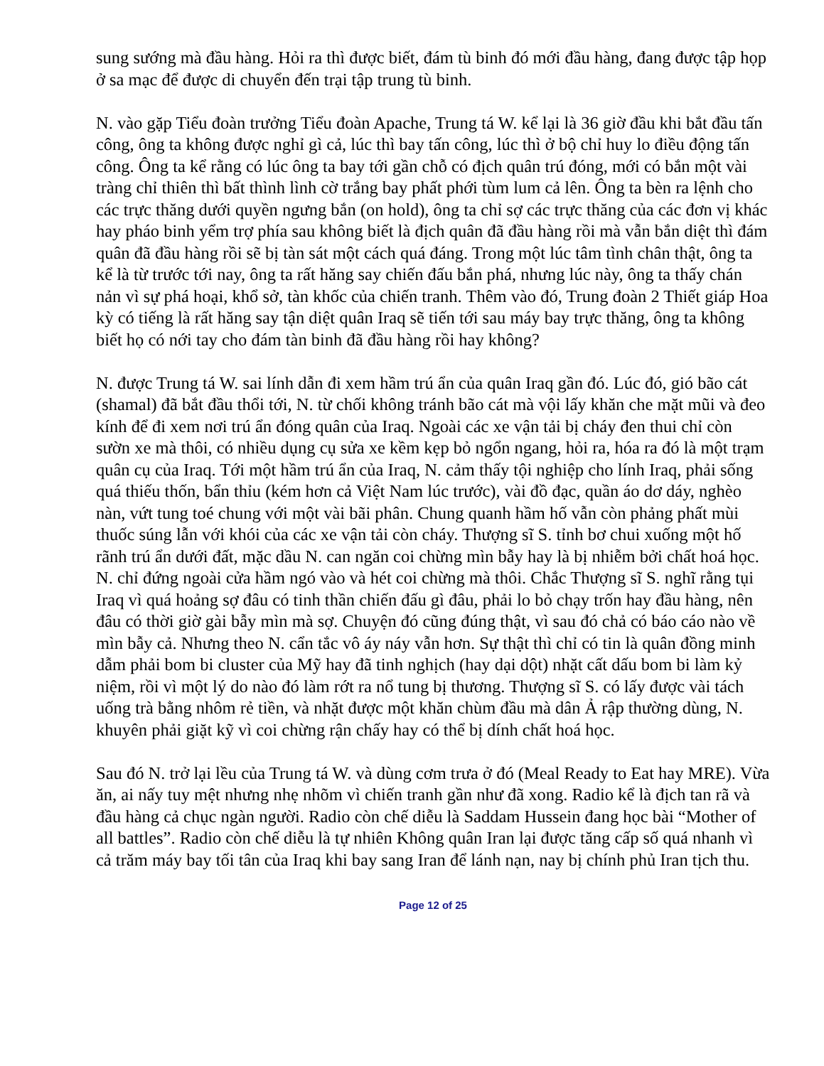sung sướng mà đầu hàng. Hỏi ra thì được biết, đám tù binh đó mới đầu hàng, đang được tập họp ở sa mạc để được di chuyển đến trại tập trung tù binh.
N. vào gặp Tiểu đoàn trưởng Tiểu đoàn Apache, Trung tá W. kể lại là 36 giờ đầu khi bắt đầu tấn công, ông ta không được nghỉ gì cả, lúc thì bay tấn công, lúc thì ở bộ chỉ huy lo điều động tấn công. Ông ta kể rằng có lúc ông ta bay tới gần chỗ có địch quân trú đóng, mới có bắn một vài tràng chỉ thiên thì bất thình lình cờ trắng bay phất phới tùm lum cả lên. Ông ta bèn ra lệnh cho các trực thăng dưới quyền ngưng bắn (on hold), ông ta chỉ sợ các trực thăng của các đơn vị khác hay pháo binh yểm trợ phía sau không biết là địch quân đã đầu hàng rồi mà vẫn bắn diệt thì đám quân đã đầu hàng rồi sẽ bị tàn sát một cách quá đáng. Trong một lúc tâm tình chân thật, ông ta kể là từ trước tới nay, ông ta rất hăng say chiến đấu bắn phá, nhưng lúc này, ông ta thấy chán nản vì sự phá hoại, khổ sở, tàn khốc của chiến tranh. Thêm vào đó, Trung đoàn 2 Thiết giáp Hoa kỳ có tiếng là rất hăng say tận diệt quân Iraq sẽ tiến tới sau máy bay trực thăng, ông ta không biết họ có nới tay cho đám tàn binh đã đầu hàng rồi hay không?
N. được Trung tá W. sai lính dẫn đi xem hầm trú ẩn của quân Iraq gần đó. Lúc đó, gió bão cát (shamal) đã bắt đầu thổi tới, N. từ chối không tránh bão cát mà vội lấy khăn che mặt mũi và đeo kính để đi xem nơi trú ẩn đóng quân của Iraq. Ngoài các xe vận tải bị cháy đen thui chỉ còn sườn xe mà thôi, có nhiều dụng cụ sửa xe kềm kẹp bỏ ngổn ngang, hỏi ra, hóa ra đó là một trạm quân cụ của Iraq. Tới một hầm trú ẩn của Iraq, N. cảm thấy tội nghiệp cho lính Iraq, phải sống quá thiếu thốn, bẩn thỉu (kém hơn cả Việt Nam lúc trước), vài đồ đạc, quần áo dơ dáy, nghèo nàn, vứt tung toé chung với một vài bãi phân. Chung quanh hầm hố vẫn còn phảng phất mùi thuốc súng lẫn với khói của các xe vận tải còn cháy. Thượng sĩ S. tỉnh bơ chui xuống một hố rãnh trú ẩn dưới đất, mặc dầu N. can ngăn coi chừng mìn bẫy hay là bị nhiễm bởi chất hoá học. N. chỉ đứng ngoài cửa hầm ngó vào và hét coi chừng mà thôi. Chắc Thượng sĩ S. nghĩ rằng tụi Iraq vì quá hoảng sợ đâu có tinh thần chiến đấu gì đâu, phải lo bỏ chạy trốn hay đầu hàng, nên đâu có thời giờ gài bẫy mìn mà sợ. Chuyện đó cũng đúng thật, vì sau đó chả có báo cáo nào về mìn bẫy cả. Nhưng theo N. cẩn tắc vô áy náy vẫn hơn. Sự thật thì chỉ có tin là quân đồng minh dẫm phải bom bi cluster của Mỹ hay đã tinh nghịch (hay dại dột) nhặt cất dấu bom bi làm kỷ niệm, rồi vì một lý do nào đó làm rớt ra nổ tung bị thương. Thượng sĩ S. có lấy được vài tách uống trà bằng nhôm rẻ tiền, và nhặt được một khăn chùm đầu mà dân Ả rập thường dùng, N. khuyên phải giặt kỹ vì coi chừng rận chấy hay có thể bị dính chất hoá học.
Sau đó N. trở lại lều của Trung tá W. và dùng cơm trưa ở đó (Meal Ready to Eat hay MRE). Vừa ăn, ai nấy tuy mệt nhưng nhẹ nhõm vì chiến tranh gần như đã xong. Radio kể là địch tan rã và đầu hàng cả chục ngàn người. Radio còn chế diễu là Saddam Hussein đang học bài “Mother of all battles”. Radio còn chế diễu là tự nhiên Không quân Iran lại được tăng cấp số quá nhanh vì cả trăm máy bay tối tân của Iraq khi bay sang Iran để lánh nạn, nay bị chính phủ Iran tịch thu.
Page 12 of 25